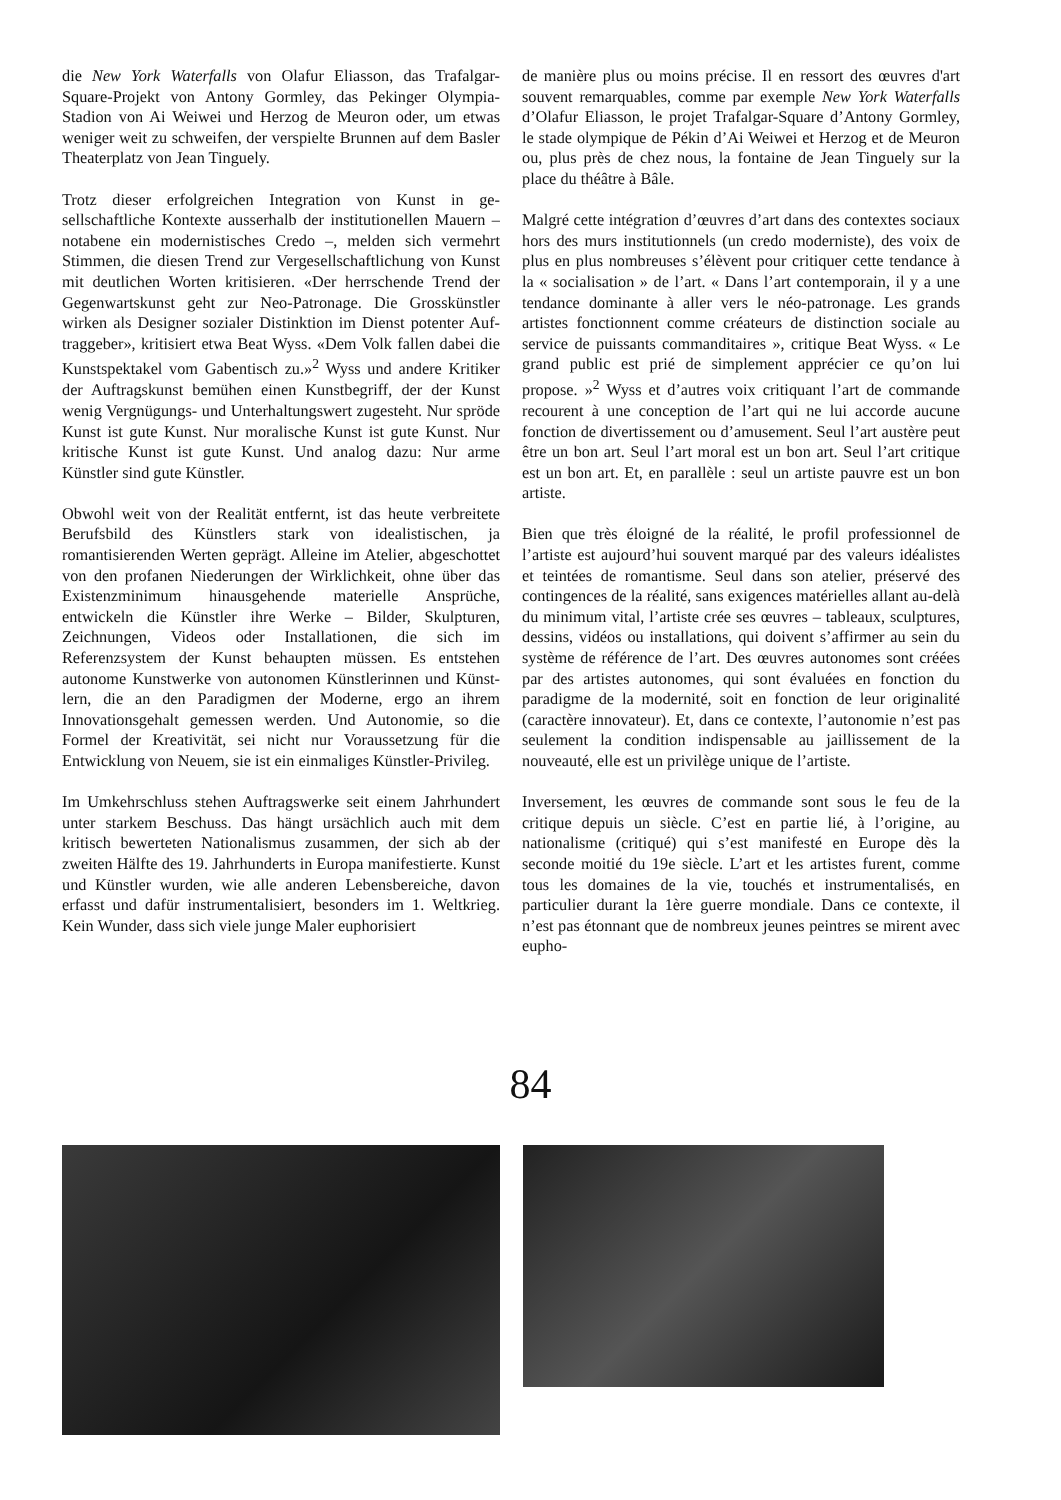die New York Waterfalls von Olafur Eliasson, das Trafal­gar-Square-Projekt von Antony Gormley, das Pekinger Olympia-Stadion von Ai Weiwei und Herzog de Meu­ron oder, um etwas weniger weit zu schweifen, der ver­spielte Brunnen auf dem Basler Theaterplatz von Jean Tinguely.
Trotz dieser erfolgreichen Integration von Kunst in ge­sellschaftliche Kontexte ausserhalb der institutionellen Mauern – notabene ein modernistisches Credo –, mel­den sich vermehrt Stimmen, die diesen Trend zur Verge­sellschaftlichung von Kunst mit deutlichen Worten kri­tisieren. «Der herrschende Trend der Gegenwartskunst geht zur Neo-Patronage. Die Grosskünstler wirken als Designer sozialer Distinktion im Dienst potenter Auf­traggeber», kritisiert etwa Beat Wyss. «Dem Volk fallen dabei die Kunstspektakel vom Gabentisch zu.»<sup>2</sup> Wyss und andere Kritiker der Auftragskunst bemühen einen Kunstbegriff, der der Kunst wenig Vergnügungs- und Unterhaltungswert zugesteht. Nur spröde Kunst ist gute Kunst. Nur moralische Kunst ist gute Kunst. Nur kriti­sche Kunst ist gute Kunst. Und analog dazu: Nur arme Künstler sind gute Künstler.
Obwohl weit von der Realität entfernt, ist das heute ver­breitete Berufsbild des Künstlers stark von idealisti­schen, ja romantisierenden Werten geprägt. Alleine im Atelier, abgeschottet von den profanen Niederungen der Wirklichkeit, ohne über das Existenzminimum hinaus­gehende materielle Ansprüche, entwickeln die Künstler ihre Werke – Bilder, Skulpturen, Zeichnungen, Videos oder Installationen, die sich im Referenzsystem der Kunst behaupten müssen. Es entstehen autonome Kunstwerke von autonomen Künstlerinnen und Künst­lern, die an den Paradigmen der Moderne, ergo an ih­rem Innovationsgehalt gemessen werden. Und Autono­mie, so die Formel der Kreativität, sei nicht nur Voraussetzung für die Entwicklung von Neuem, sie ist ein einmaliges Künstler-Privileg.
Im Umkehrschluss stehen Auftragswerke seit einem Jahrhundert unter starkem Beschuss. Das hängt ursäch­lich auch mit dem kritisch bewerteten Nationalismus zusammen, der sich ab der zweiten Hälfte des 19. Jahr­hunderts in Europa manifestierte. Kunst und Künstler wurden, wie alle anderen Lebensbereiche, davon erfasst und dafür instrumentalisiert, besonders im 1. Weltkrieg. Kein Wunder, dass sich viele junge Maler euphorisiert
de manière plus ou moins précise. Il en ressort des œuvres d'art souvent remarquables, comme par exemple New York Waterfalls d’Olafur Eliasson, le projet Trafal­gar-Square d’Antony Gormley, le stade olympique de Pékin d’Ai Weiwei et Herzog et de Meuron ou, plus près de chez nous, la fontaine de Jean Tinguely sur la place du théâtre à Bâle.
Malgré cette intégration d’œuvres d’art dans des contextes sociaux hors des murs institutionnels (un credo moderniste), des voix de plus en plus nombreuses s’élèvent pour critiquer cette tendance à la « socialisation » de l’art. « Dans l’art contemporain, il y a une tendance do­minante à aller vers le néo-patronage. Les grands artistes fonctionnent comme créateurs de distinction sociale au service de puissants commanditaires », critique Beat Wyss. « Le grand public est prié de simplement apprécier ce qu’on lui propose. »<sup>2</sup> Wyss et d’autres voix critiquant l’art de commande recourent à une conception de l’art qui ne lui accorde aucune fonction de divertissement ou d’amusement. Seul l’art austère peut être un bon art. Seul l’art moral est un bon art. Seul l’art critique est un bon art. Et, en parallèle : seul un artiste pauvre est un bon artiste.
Bien que très éloigné de la réalité, le profil professionnel de l’artiste est aujourd’hui souvent marqué par des va­leurs idéalistes et teintées de romantisme. Seul dans son atelier, préservé des contingences de la réalité, sans exi­gences matérielles allant au-delà du minimum vital, l’ar­tiste crée ses œuvres – tableaux, sculptures, dessins, vi­déos ou installations, qui doivent s’affirmer au sein du système de référence de l’art. Des œuvres autonomes sont créées par des artistes autonomes, qui sont évaluées en fonction du paradigme de la modernité, soit en fonc­tion de leur originalité (caractère innovateur). Et, dans ce contexte, l’autonomie n’est pas seulement la condi­tion indispensable au jaillissement de la nouveauté, elle est un privilège unique de l’artiste.
Inversement, les œuvres de commande sont sous le feu de la critique depuis un siècle. C’est en partie lié, à l’ori­gine, au nationalisme (critiqué) qui s’est manifesté en Europe dès la seconde moitié du 19e siècle. L’art et les artistes furent, comme tous les domaines de la vie, tou­chés et instrumentalisés, en particulier durant la 1ère guerre mondiale. Dans ce contexte, il n’est pas étonnant que de nombreux jeunes peintres se mirent avec eupho-
84